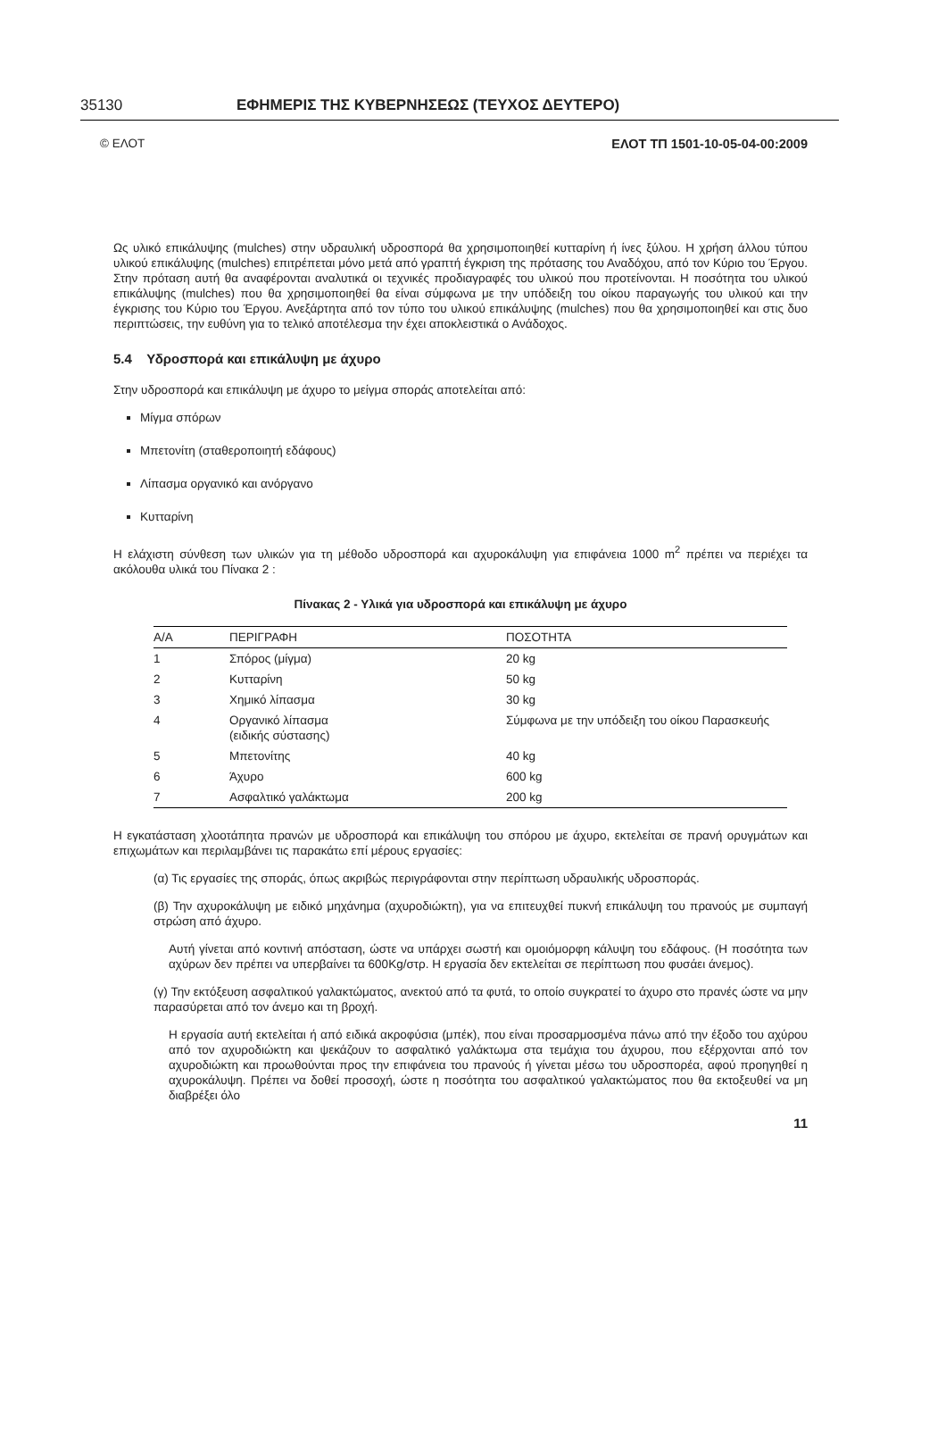35130 ΕΦΗΜΕΡΙΣ ΤΗΣ ΚΥΒΕΡΝΗΣΕΩΣ (ΤΕΥΧΟΣ ΔΕΥΤΕΡΟ)
© ΕΛΟΤ ΕΛΟΤ ΤΠ 1501-10-05-04-00:2009
Ως υλικό επικάλυψης (mulches) στην υδραυλική υδροσπορά θα χρησιμοποιηθεί κυτταρίνη ή ίνες ξύλου. Η χρήση άλλου τύπου υλικού επικάλυψης (mulches) επιτρέπεται μόνο μετά από γραπτή έγκριση της πρότασης του Αναδόχου, από τον Κύριο του Έργου. Στην πρόταση αυτή θα αναφέρονται αναλυτικά οι τεχνικές προδιαγραφές του υλικού που προτείνονται. Η ποσότητα του υλικού επικάλυψης (mulches) που θα χρησιμοποιηθεί θα είναι σύμφωνα με την υπόδειξη του οίκου παραγωγής του υλικού και την έγκρισης του Κύριο του Έργου. Ανεξάρτητα από τον τύπο του υλικού επικάλυψης (mulches) που θα χρησιμοποιηθεί και στις δυο περιπτώσεις, την ευθύνη για το τελικό αποτέλεσμα την έχει αποκλειστικά ο Ανάδοχος.
5.4 Υδροσπορά και επικάλυψη με άχυρο
Στην υδροσπορά και επικάλυψη με άχυρο το μείγμα σποράς αποτελείται από:
Μίγμα σπόρων
Μπετονίτη (σταθεροποιητή εδάφους)
Λίπασμα οργανικό και ανόργανο
Κυτταρίνη
Η ελάχιστη σύνθεση των υλικών για τη μέθοδο υδροσπορά και αχυροκάλυψη για επιφάνεια 1000 m<sup>2</sup> πρέπει να περιέχει τα ακόλουθα υλικά του Πίνακα 2 :
Πίνακας 2 - Υλικά για υδροσπορά και επικάλυψη με άχυρο
| Α/Α | ΠΕΡΙΓΡΑΦΗ | ΠΟΣΟΤΗΤΑ |
| --- | --- | --- |
| 1 | Σπόρος (μίγμα) | 20 kg |
| 2 | Κυτταρίνη | 50 kg |
| 3 | Χημικό λίπασμα | 30 kg |
| 4 | Οργανικό λίπασμα (ειδικής σύστασης) | Σύμφωνα με την υπόδειξη του οίκου Παρασκευής |
| 5 | Μπετονίτης | 40 kg |
| 6 | Άχυρο | 600 kg |
| 7 | Ασφαλτικό γαλάκτωμα | 200 kg |
Η εγκατάσταση χλοοτάπητα πρανών με υδροσπορά και επικάλυψη του σπόρου με άχυρο, εκτελείται σε πρανή ορυγμάτων και επιχωμάτων και περιλαμβάνει τις παρακάτω επί μέρους εργασίες:
(α) Τις εργασίες της σποράς, όπως ακριβώς περιγράφονται στην περίπτωση υδραυλικής υδροσποράς.
(β) Την αχυροκάλυψη με ειδικό μηχάνημα (αχυροδιώκτη), για να επιτευχθεί πυκνή επικάλυψη του πρανούς με συμπαγή στρώση από άχυρο.
Αυτή γίνεται από κοντινή απόσταση, ώστε να υπάρχει σωστή και ομοιόμορφη κάλυψη του εδάφους. (Η ποσότητα των αχύρων δεν πρέπει να υπερβαίνει τα 600Kg/στρ. Η εργασία δεν εκτελείται σε περίπτωση που φυσάει άνεμος).
(γ) Την εκτόξευση ασφαλτικού γαλακτώματος, ανεκτού από τα φυτά, το οποίο συγκρατεί το άχυρο στο πρανές ώστε να μην παρασύρεται από τον άνεμο και τη βροχή.
Η εργασία αυτή εκτελείται ή από ειδικά ακροφύσια (μπέκ), που είναι προσαρμοσμένα πάνω από την έξοδο του αχύρου από τον αχυροδιώκτη και ψεκάζουν το ασφαλτικό γαλάκτωμα στα τεμάχια του άχυρου, που εξέρχονται από τον αχυροδιώκτη και προωθούνται προς την επιφάνεια του πρανούς ή γίνεται μέσω του υδροσπορέα, αφού προηγηθεί η αχυροκάλυψη. Πρέπει να δοθεί προσοχή, ώστε η ποσότητα του ασφαλτικού γαλακτώματος που θα εκτοξευθεί να μη διαβρέξει όλο
11